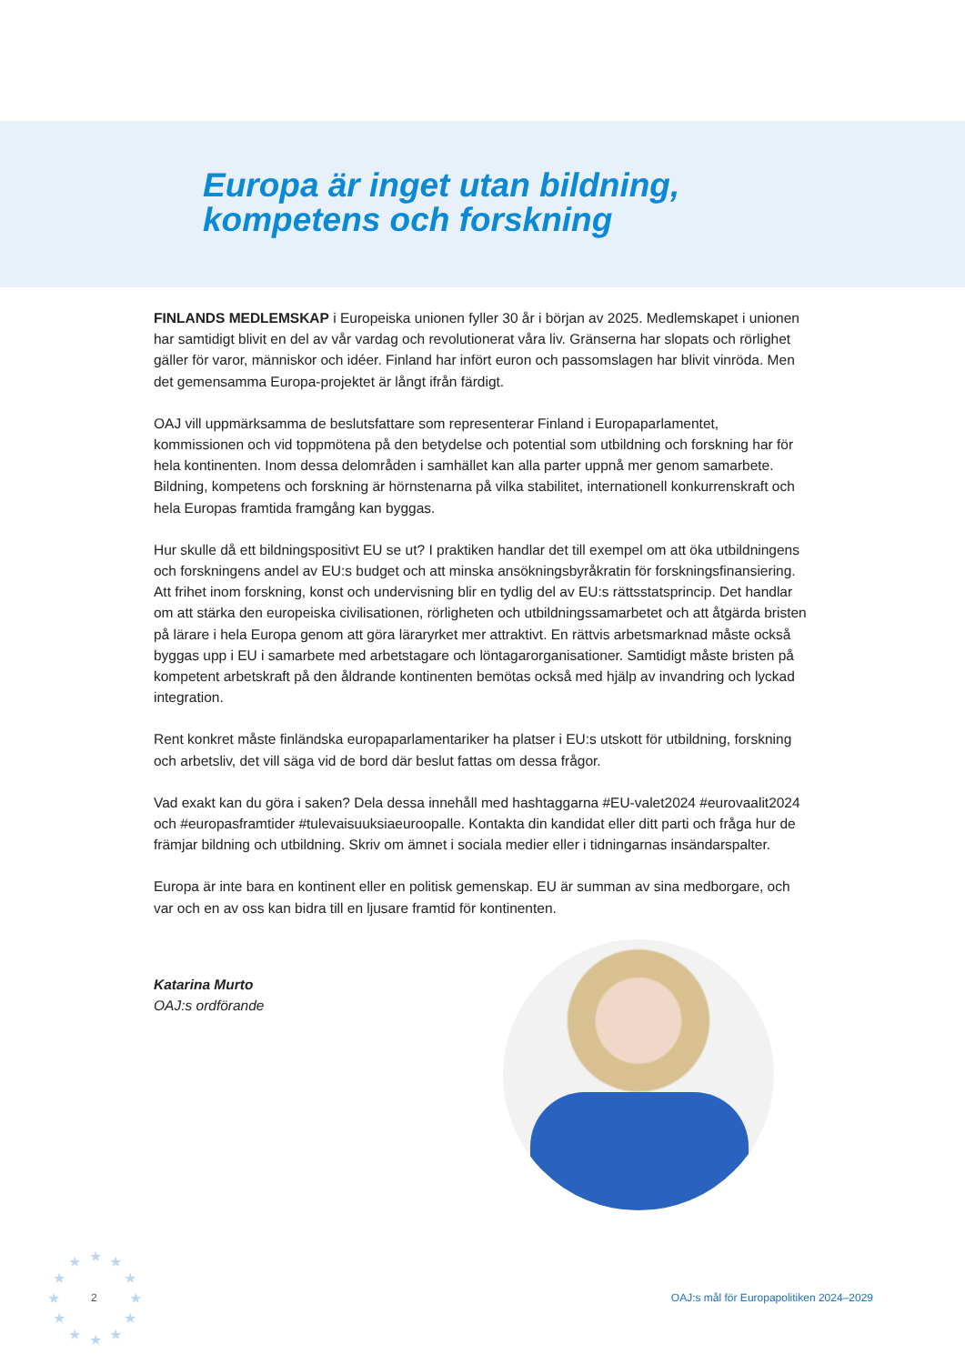Europa är inget utan bildning,
kompetens och forskning
FINLANDS MEDLEMSKAP i Europeiska unionen fyller 30 år i början av 2025. Medlemskapet i unionen har samtidigt blivit en del av vår vardag och revolutionerat våra liv. Gränserna har slopats och rörlighet gäller för varor, människor och idéer. Finland har infört euron och passomslagen har blivit vinröda. Men det gemensamma Europa-projektet är långt ifrån färdigt.
OAJ vill uppmärksamma de beslutsfattare som representerar Finland i Europaparlamentet, kommissionen och vid toppmötena på den betydelse och potential som utbildning och forskning har för hela kontinenten. Inom dessa delområden i samhället kan alla parter uppnå mer genom samarbete. Bildning, kompetens och forskning är hörnstenarna på vilka stabilitet, internationell konkurrenskraft och hela Europas framtida framgång kan byggas.
Hur skulle då ett bildningspositivt EU se ut? I praktiken handlar det till exempel om att öka utbildningens och forskningens andel av EU:s budget och att minska ansökningsbyråkratin för forskningsfinansiering. Att frihet inom forskning, konst och undervisning blir en tydlig del av EU:s rättsstatsprincip. Det handlar om att stärka den europeiska civilisationen, rörligheten och utbildningssamarbetet och att åtgärda bristen på lärare i hela Europa genom att göra läraryrket mer attraktivt. En rättvis arbetsmarknad måste också byggas upp i EU i samarbete med arbetstagare och löntagarorganisationer. Samtidigt måste bristen på kompetent arbetskraft på den åldrande kontinenten bemötas också med hjälp av invandring och lyckad integration.
Rent konkret måste finländska europaparlamentariker ha platser i EU:s utskott för utbildning, forskning och arbetsliv, det vill säga vid de bord där beslut fattas om dessa frågor.
Vad exakt kan du göra i saken? Dela dessa innehåll med hashtaggarna #EU-valet2024 #eurovaalit2024 och #europasframtider #tulevaisuuksiaeuroopalle. Kontakta din kandidat eller ditt parti och fråga hur de främjar bildning och utbildning. Skriv om ämnet i sociala medier eller i tidningarnas insändarspalter.
Europa är inte bara en kontinent eller en politisk gemenskap. EU är summan av sina medborgare, och var och en av oss kan bidra till en ljusare framtid för kontinenten.
Katarina Murto
OAJ:s ordförande
★ ★ ★
★ ★
★ ★
★ ★
★ ★ ★
2 OAJ:s mål för Europapolitiken 2024–2029